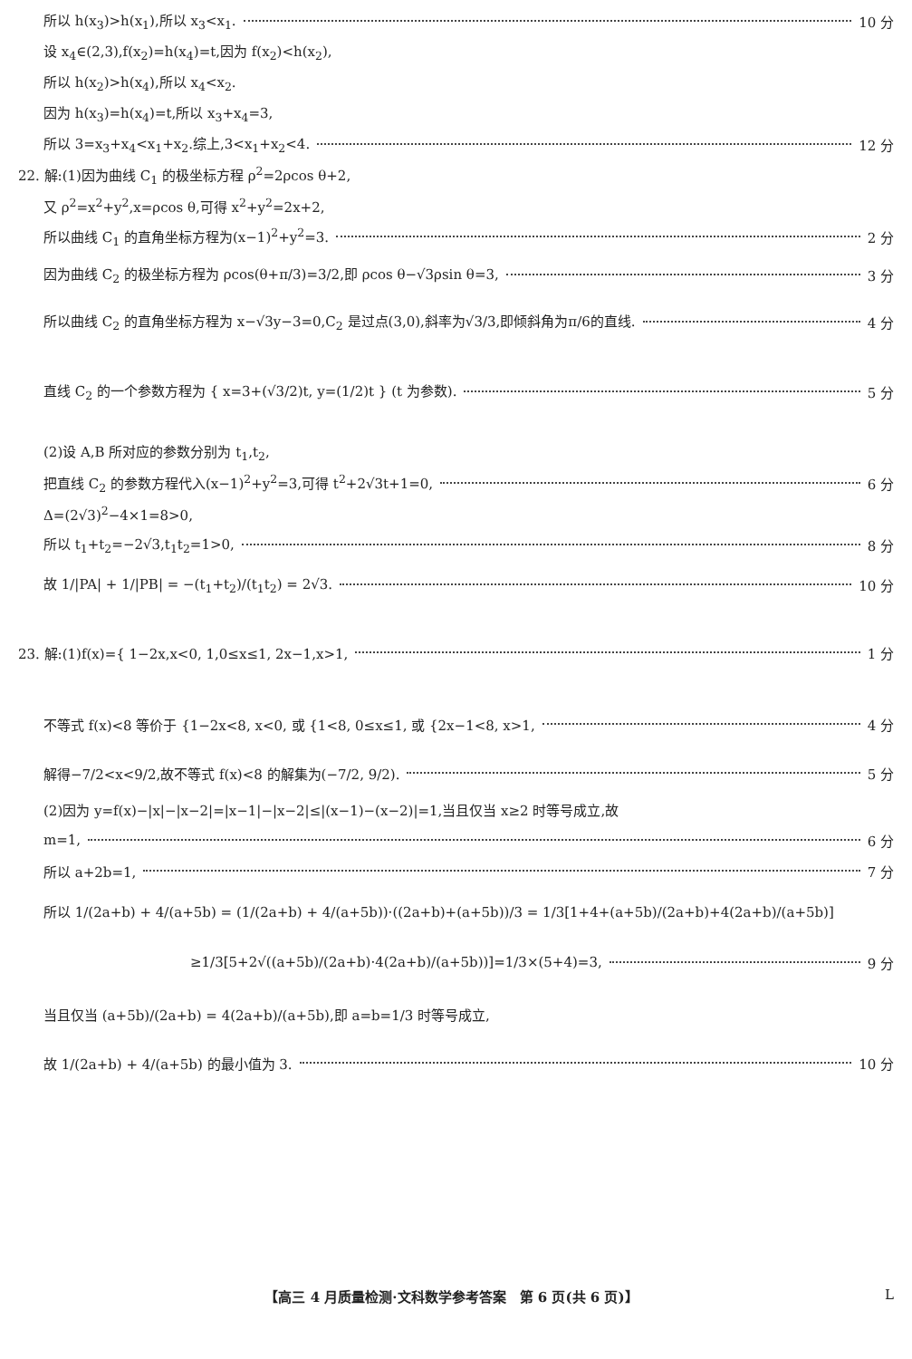所以 h(x<sub>3</sub>)>h(x<sub>1</sub>),所以 x<sub>3</sub><x<sub>1</sub>. 10 分
设 x<sub>4</sub>∈(2,3),f(x<sub>2</sub>)=h(x<sub>4</sub>)=t,因为 f(x<sub>2</sub>)<h(x<sub>2</sub>),
所以 h(x<sub>2</sub>)>h(x<sub>4</sub>),所以 x<sub>4</sub><x<sub>2</sub>.
因为 h(x<sub>3</sub>)=h(x<sub>4</sub>)=t,所以 x<sub>3</sub>+x<sub>4</sub>=3,
所以 3=x<sub>3</sub>+x<sub>4</sub><x<sub>1</sub>+x<sub>2</sub>.综上,3<x<sub>1</sub>+x<sub>2</sub><4. 12 分
22. 解:(1)因为曲线 C<sub>1</sub> 的极坐标方程 ρ<sup>2</sup>=2ρcos θ+2,
又 ρ<sup>2</sup>=x<sup>2</sup>+y<sup>2</sup>,x=ρcos θ,可得 x<sup>2</sup>+y<sup>2</sup>=2x+2,
所以曲线 C<sub>1</sub> 的直角坐标方程为(x−1)<sup>2</sup>+y<sup>2</sup>=3. 2 分
因为曲线 C<sub>2</sub> 的极坐标方程为 ρcos(θ+π/3)=3/2,即 ρcos θ−√3ρsin θ=3, 3 分
所以曲线 C<sub>2</sub> 的直角坐标方程为 x−√3y−3=0,C<sub>2</sub> 是过点(3,0),斜率为√3/3,即倾斜角为π/6的直线. 4 分
直线 C<sub>2</sub> 的一个参数方程为 { x=3+(√3/2)t, y=(1/2)t } (t 为参数). 5 分
(2)设 A,B 所对应的参数分别为 t<sub>1</sub>,t<sub>2</sub>,
把直线 C<sub>2</sub> 的参数方程代入(x−1)<sup>2</sup>+y<sup>2</sup>=3,可得 t<sup>2</sup>+2√3t+1=0, 6 分
Δ=(2√3)<sup>2</sup>−4×1=8>0,
所以 t<sub>1</sub>+t<sub>2</sub>=−2√3,t<sub>1</sub>t<sub>2</sub>=1>0, 8 分
故 1/|PA| + 1/|PB| = −(t<sub>1</sub>+t<sub>2</sub>)/(t<sub>1</sub>t<sub>2</sub>) = 2√3. 10 分
23. 解:(1)f(x)={ 1−2x,x<0, 1,0≤x≤1, 2x−1,x>1, 1 分
不等式 f(x)<8 等价于 {1−2x<8, x<0, 或 {1<8, 0≤x≤1, 或 {2x−1<8, x>1, 4 分
解得−7/2<x<9/2,故不等式 f(x)<8 的解集为(−7/2, 9/2). 5 分
(2)因为 y=f(x)−|x|−|x−2|=|x−1|−|x−2|≤|(x−1)−(x−2)|=1,当且仅当 x≥2 时等号成立,故
m=1, 6 分
所以 a+2b=1, 7 分
所以 1/(2a+b) + 4/(a+5b) = (1/(2a+b) + 4/(a+5b))·((2a+b)+(a+5b))/3 = 1/3[1+4+(a+5b)/(2a+b)+4(2a+b)/(a+5b)]
≥1/3[5+2√((a+5b)/(2a+b)·4(2a+b)/(a+5b))]=1/3×(5+4)=3, 9 分
当且仅当 (a+5b)/(2a+b) = 4(2a+b)/(a+5b),即 a=b=1/3 时等号成立,
故 1/(2a+b) + 4/(a+5b) 的最小值为 3. 10 分
【高三 4 月质量检测·文科数学参考答案　第 6 页(共 6 页)】 L